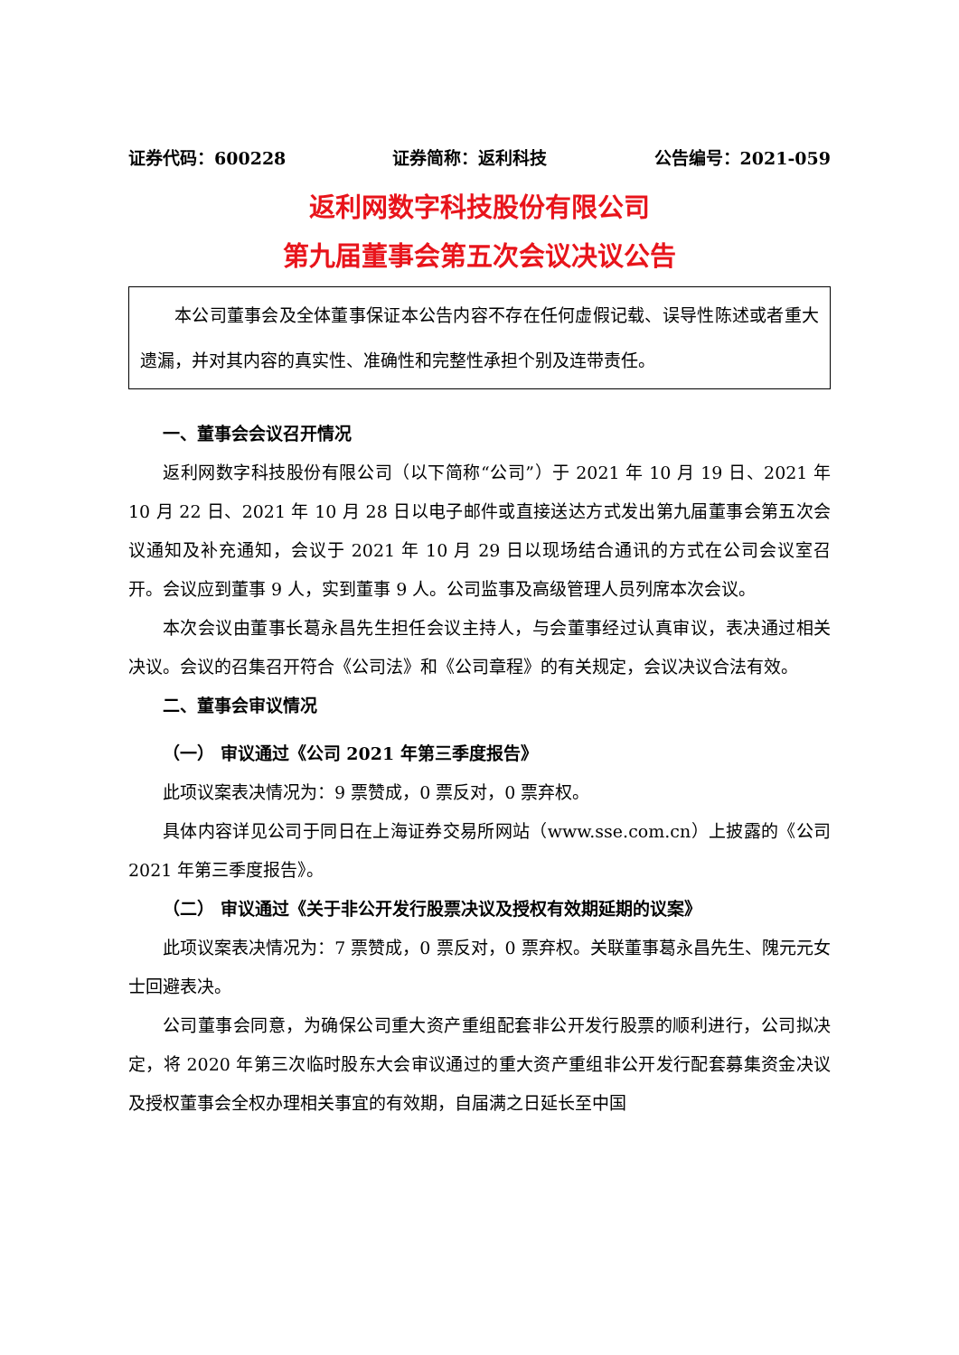证券代码：600228 证券简称：返利科技 公告编号：2021-059
返利网数字科技股份有限公司
第九届董事会第五次会议决议公告
本公司董事会及全体董事保证本公告内容不存在任何虚假记载、误导性陈述或者重大遗漏，并对其内容的真实性、准确性和完整性承担个别及连带责任。
一、董事会会议召开情况
返利网数字科技股份有限公司（以下简称“公司”）于 2021 年 10 月 19 日、2021 年 10 月 22 日、2021 年 10 月 28 日以电子邮件或直接送达方式发出第九届董事会第五次会议通知及补充通知，会议于 2021 年 10 月 29 日以现场结合通讯的方式在公司会议室召开。会议应到董事 9 人，实到董事 9 人。公司监事及高级管理人员列席本次会议。
本次会议由董事长葛永昌先生担任会议主持人，与会董事经过认真审议，表决通过相关决议。会议的召集召开符合《公司法》和《公司章程》的有关规定，会议决议合法有效。
二、董事会审议情况
（一） 审议通过《公司 2021 年第三季度报告》
此项议案表决情况为：9 票赞成，0 票反对，0 票弃权。
具体内容详见公司于同日在上海证券交易所网站（www.sse.com.cn）上披露的《公司 2021 年第三季度报告》。
（二） 审议通过《关于非公开发行股票决议及授权有效期延期的议案》
此项议案表决情况为：7 票赞成，0 票反对，0 票弃权。关联董事葛永昌先生、隗元元女士回避表决。
公司董事会同意，为确保公司重大资产重组配套非公开发行股票的顺利进行，公司拟决定，将 2020 年第三次临时股东大会审议通过的重大资产重组非公开发行配套募集资金决议及授权董事会全权办理相关事宜的有效期，自届满之日延长至中国